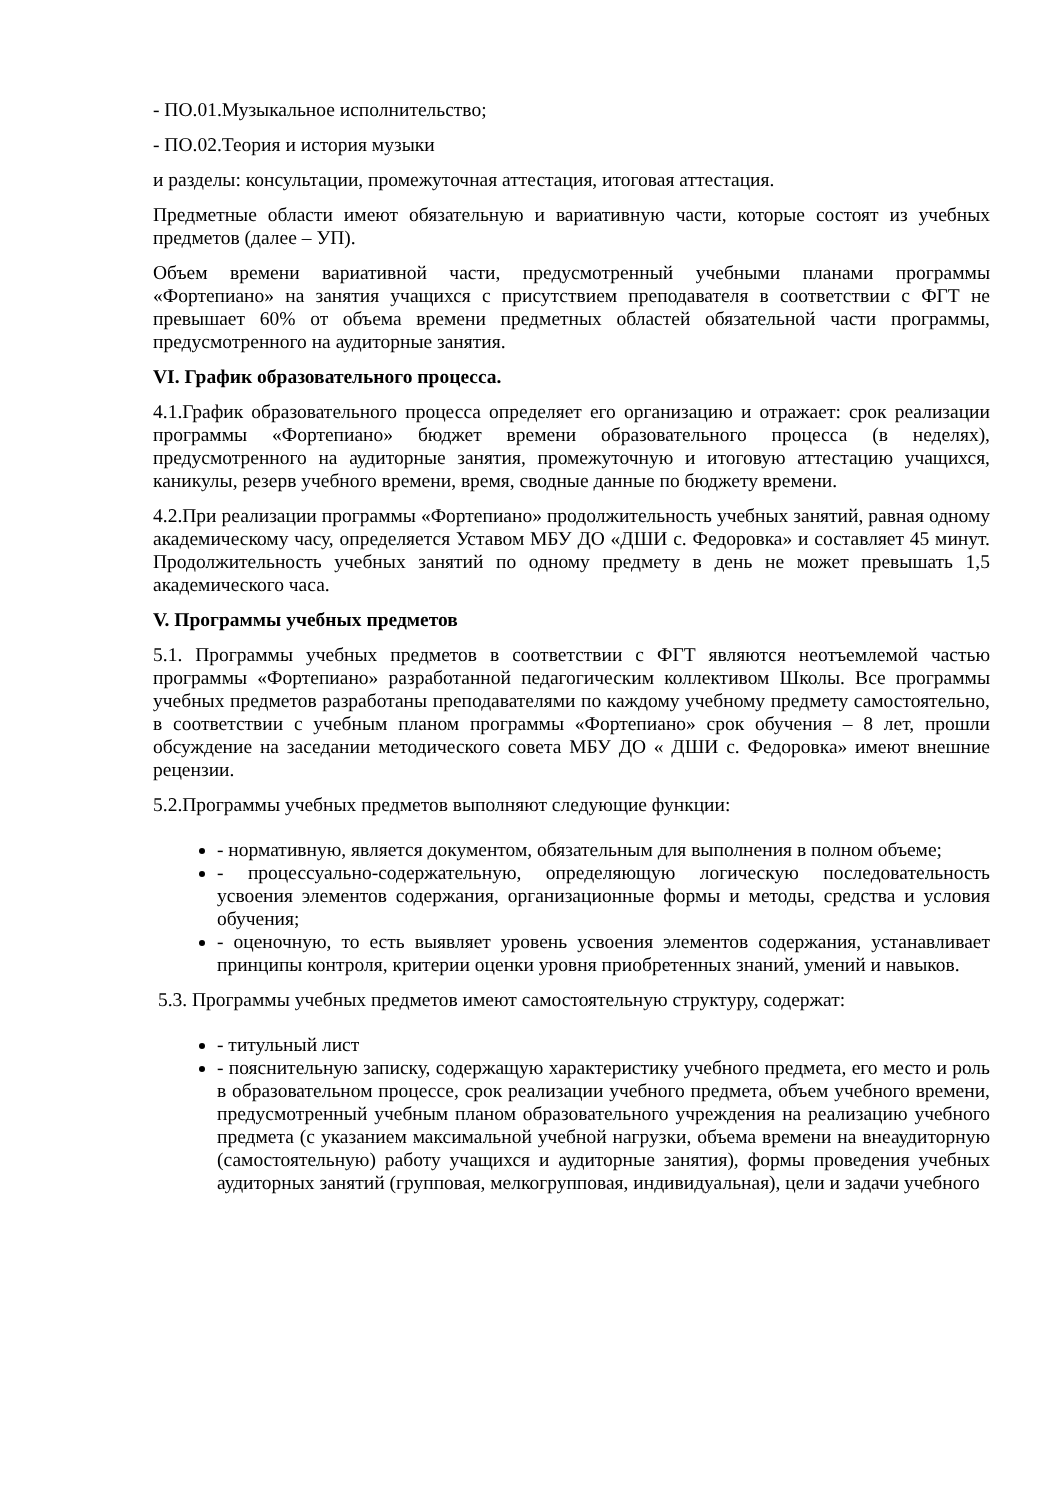- ПО.01.Музыкальное исполнительство;
- ПО.02.Теория и история музыки
и разделы: консультации, промежуточная аттестация, итоговая аттестация.
Предметные области имеют обязательную и вариативную части, которые состоят из учебных предметов (далее – УП).
Объем времени вариативной части, предусмотренный учебными планами программы «Фортепиано» на занятия учащихся с присутствием преподавателя в соответствии с ФГТ не превышает 60% от объема времени предметных областей обязательной части программы, предусмотренного на аудиторные занятия.
VI. График образовательного процесса.
4.1.График образовательного процесса определяет его организацию и отражает: срок реализации программы «Фортепиано» бюджет времени образовательного процесса (в неделях), предусмотренного на аудиторные занятия, промежуточную и итоговую аттестацию учащихся, каникулы, резерв учебного времени, время, сводные данные по бюджету времени.
4.2.При реализации программы «Фортепиано» продолжительность учебных занятий, равная одному академическому часу, определяется Уставом МБУ ДО «ДШИ с. Федоровка» и составляет 45 минут. Продолжительность учебных занятий по одному предмету в день не может превышать 1,5 академического часа.
V. Программы учебных предметов
5.1. Программы учебных предметов в соответствии с ФГТ являются неотъемлемой частью программы «Фортепиано» разработанной педагогическим коллективом Школы. Все программы учебных предметов разработаны преподавателями по каждому учебному предмету самостоятельно, в соответствии с учебным планом программы «Фортепиано» срок обучения – 8 лет, прошли обсуждение на заседании методического совета МБУ ДО « ДШИ с. Федоровка» имеют внешние рецензии.
5.2.Программы учебных предметов выполняют следующие функции:
- нормативную, является документом, обязательным для выполнения в полном объеме;
- процессуально-содержательную, определяющую логическую последовательность усвоения элементов содержания, организационные формы и методы, средства и условия обучения;
- оценочную, то есть выявляет уровень усвоения элементов содержания, устанавливает принципы контроля, критерии оценки уровня приобретенных знаний, умений и навыков.
5.3. Программы учебных предметов имеют самостоятельную структуру, содержат:
- титульный лист
- пояснительную записку, содержащую характеристику учебного предмета, его место и роль в образовательном процессе, срок реализации учебного предмета, объем учебного времени, предусмотренный учебным планом образовательного учреждения на реализацию учебного предмета (с указанием максимальной учебной нагрузки, объема времени на внеаудиторную (самостоятельную) работу учащихся и аудиторные занятия), формы проведения учебных аудиторных занятий (групповая, мелкогрупповая, индивидуальная), цели и задачи учебного